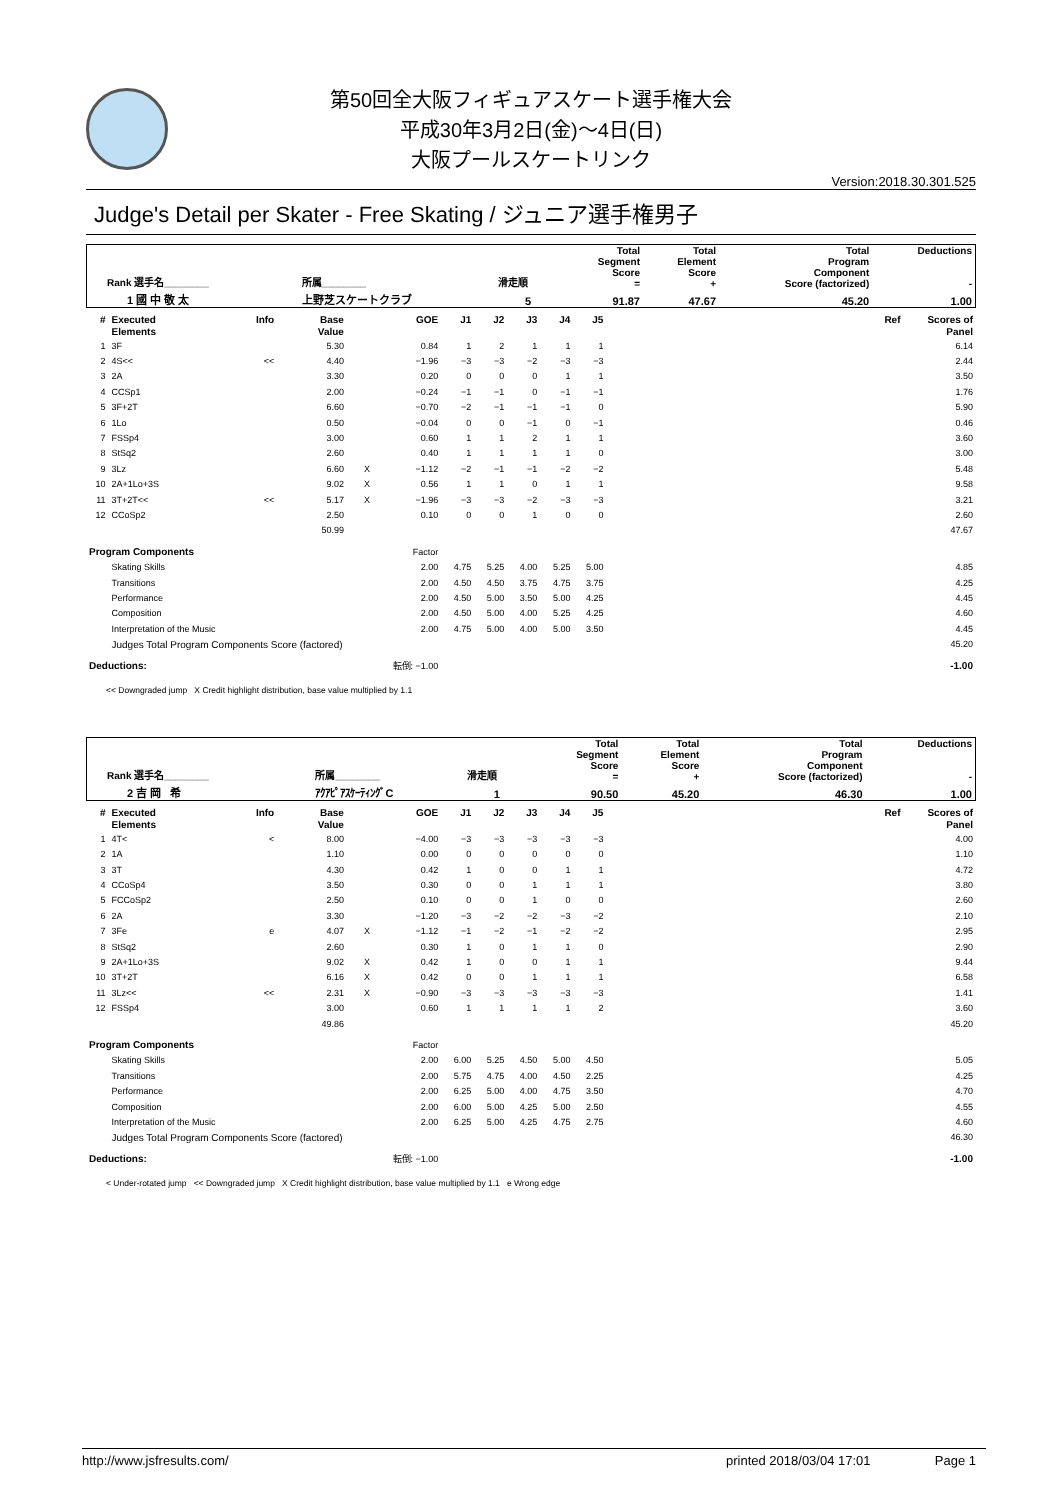第50回全大阪フィギュアスケート選手権大会
平成30年3月2日(金)～4日(日)
大阪プールスケートリンク
Version:2018.30.301.525
Judge's Detail per Skater - Free Skating / ジュニア選手権男子
| Rank 選手名________ | 所属________ | 滑走順 | Total Segment Score = | Total Element Score + | Total Program Component Score (factorized) | Deductions - |
| 1 國 中 敬 太 | 上野芝スケートクラブ | 5 | 91.87 | 47.67 | 45.20 | 1.00 |
| # | Executed Elements | Info | Base Value | | GOE | J1 | J2 | J3 | J4 | J5 | | Ref | Scores of Panel |
| --- | --- | --- | --- | --- | --- | --- | --- | --- | --- | --- | --- | --- | --- |
| 1 | 3F | | 5.30 | | 0.84 | 1 | 2 | 1 | 1 | 1 | | | 6.14 |
| 2 | 4S<< | << | 4.40 | | −1.96 | −3 | −3 | −2 | −3 | −3 | | | 2.44 |
| 3 | 2A | | 3.30 | | 0.20 | 0 | 0 | 0 | 1 | 1 | | | 3.50 |
| 4 | CCSp1 | | 2.00 | | −0.24 | −1 | −1 | 0 | −1 | −1 | | | 1.76 |
| 5 | 3F+2T | | 6.60 | | −0.70 | −2 | −1 | −1 | −1 | 0 | | | 5.90 |
| 6 | 1Lo | | 0.50 | | −0.04 | 0 | 0 | −1 | 0 | −1 | | | 0.46 |
| 7 | FSSp4 | | 3.00 | | 0.60 | 1 | 1 | 2 | 1 | 1 | | | 3.60 |
| 8 | StSq2 | | 2.60 | | 0.40 | 1 | 1 | 1 | 1 | 0 | | | 3.00 |
| 9 | 3Lz | | 6.60 | X | −1.12 | −2 | −1 | −1 | −2 | −2 | | | 5.48 |
| 10 | 2A+1Lo+3S | | 9.02 | X | 0.56 | 1 | 1 | 0 | 1 | 1 | | | 9.58 |
| 11 | 3T+2T<< | << | 5.17 | X | −1.96 | −3 | −3 | −2 | −3 | −3 | | | 3.21 |
| 12 | CCoSp2 | | 2.50 | | 0.10 | 0 | 0 | 1 | 0 | 0 | | | 2.60 |
| | | | 50.99 | | | | | | | | | | 47.67 |
| Program Components | | | | | Factor | | | | | | | | |
| | Skating Skills | | | | 2.00 | 4.75 | 5.25 | 4.00 | 5.25 | 5.00 | | | 4.85 |
| | Transitions | | | | 2.00 | 4.50 | 4.50 | 3.75 | 4.75 | 3.75 | | | 4.25 |
| | Performance | | | | 2.00 | 4.50 | 5.00 | 3.50 | 5.00 | 4.25 | | | 4.45 |
| | Composition | | | | 2.00 | 4.50 | 5.00 | 4.00 | 5.25 | 4.25 | | | 4.60 |
| | Interpretation of the Music | | | | 2.00 | 4.75 | 5.00 | 4.00 | 5.00 | 3.50 | | | 4.45 |
| | Judges Total Program Components Score (factored) | | | | | | | | | | | | 45.20 |
| Deductions: | | 転倒: −1.00 | | | | | | | | | | | -1.00 |
<< Downgraded jump X Credit highlight distribution, base value multiplied by 1.1
| Rank 選手名________ | 所属________ | 滑走順 | Total Segment Score = | Total Element Score + | Total Program Component Score (factorized) | Deductions - |
| 2 吉 岡 希 | ｱｸｱﾋﾟｱｽｹｰﾃｨﾝｸﾞC | 1 | 90.50 | 45.20 | 46.30 | 1.00 |
| # | Executed Elements | Info | Base Value | | GOE | J1 | J2 | J3 | J4 | J5 | | Ref | Scores of Panel |
| --- | --- | --- | --- | --- | --- | --- | --- | --- | --- | --- | --- | --- | --- |
| 1 | 4T< | < | 8.00 | | −4.00 | −3 | −3 | −3 | −3 | −3 | | | 4.00 |
| 2 | 1A | | 1.10 | | 0.00 | 0 | 0 | 0 | 0 | 0 | | | 1.10 |
| 3 | 3T | | 4.30 | | 0.42 | 1 | 0 | 0 | 1 | 1 | | | 4.72 |
| 4 | CCoSp4 | | 3.50 | | 0.30 | 0 | 0 | 1 | 1 | 1 | | | 3.80 |
| 5 | FCCoSp2 | | 2.50 | | 0.10 | 0 | 0 | 1 | 0 | 0 | | | 2.60 |
| 6 | 2A | | 3.30 | | −1.20 | −3 | −2 | −2 | −3 | −2 | | | 2.10 |
| 7 | 3Fe | e | 4.07 | X | −1.12 | −1 | −2 | −1 | −2 | −2 | | | 2.95 |
| 8 | StSq2 | | 2.60 | | 0.30 | 1 | 0 | 1 | 1 | 0 | | | 2.90 |
| 9 | 2A+1Lo+3S | | 9.02 | X | 0.42 | 1 | 0 | 0 | 1 | 1 | | | 9.44 |
| 10 | 3T+2T | | 6.16 | X | 0.42 | 0 | 0 | 1 | 1 | 1 | | | 6.58 |
| 11 | 3Lz<< | << | 2.31 | X | −0.90 | −3 | −3 | −3 | −3 | −3 | | | 1.41 |
| 12 | FSSp4 | | 3.00 | | 0.60 | 1 | 1 | 1 | 1 | 2 | | | 3.60 |
| | | | 49.86 | | | | | | | | | | 45.20 |
| Program Components | | | | | Factor | | | | | | | | |
| | Skating Skills | | | | 2.00 | 6.00 | 5.25 | 4.50 | 5.00 | 4.50 | | | 5.05 |
| | Transitions | | | | 2.00 | 5.75 | 4.75 | 4.00 | 4.50 | 2.25 | | | 4.25 |
| | Performance | | | | 2.00 | 6.25 | 5.00 | 4.00 | 4.75 | 3.50 | | | 4.70 |
| | Composition | | | | 2.00 | 6.00 | 5.00 | 4.25 | 5.00 | 2.50 | | | 4.55 |
| | Interpretation of the Music | | | | 2.00 | 6.25 | 5.00 | 4.25 | 4.75 | 2.75 | | | 4.60 |
| | Judges Total Program Components Score (factored) | | | | | | | | | | | | 46.30 |
| Deductions: | | 転倒: −1.00 | | | | | | | | | | | -1.00 |
< Under-rotated jump << Downgraded jump X Credit highlight distribution, base value multiplied by 1.1 e Wrong edge
http://www.jsfresults.com/ printed 2018/03/04 17:01 Page 1